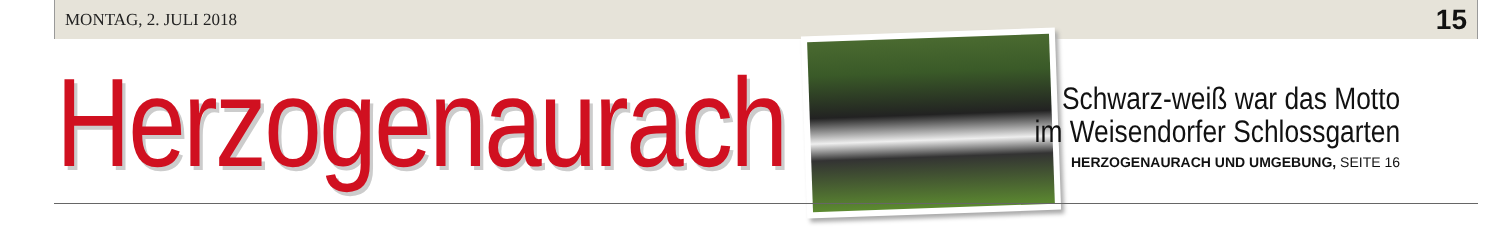MONTAG, 2. JULI 2018 15
Herzogenaurach
Schwarz-weiß war das Motto
im Weisendorfer Schlossgarten
HERZOGENAURACH UND UMGEBUNG, SEITE 16